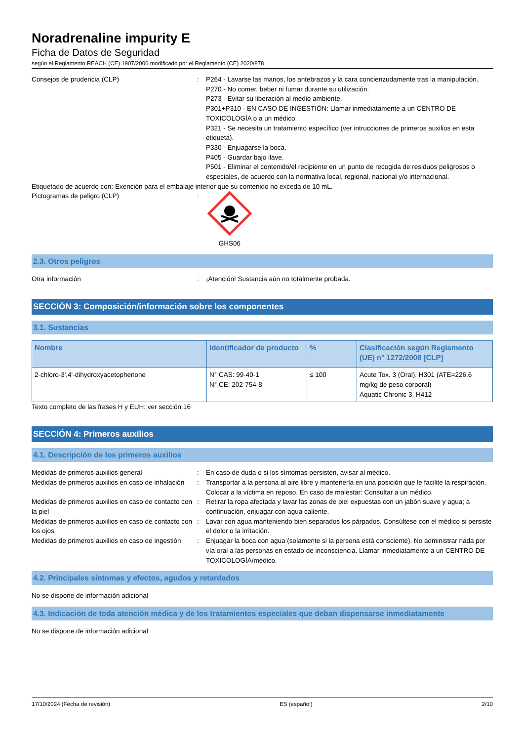Noradrenaline impurity E
Ficha de Datos de Seguridad
según el Reglamento REACH (CE) 1907/2006 modificado por el Reglamento (CE) 2020/878
Consejos de prudencia (CLP) : P264 - Lavarse las manos, los antebrazos y la cara concienzudamente tras la manipulación.
P270 - No comer, beber ni fumar durante su utilización.
P273 - Evitar su liberación al medio ambiente.
P301+P310 - EN CASO DE INGESTIÓN: Llamar inmediatamente a un CENTRO DE TOXICOLOGÍA o a un médico.
P321 - Se necesita un tratamiento específico (ver intrucciones de primeros auxilios en esta etiqueta).
P330 - Enjuagarse la boca.
P405 - Guardar bajo llave.
P501 - Eliminar el contenido/el recipiente en un punto de recogida de residuos peligrosos o especiales, de acuerdo con la normativa local, regional, nacional y/o internacional.
Etiquetado de acuerdo con: Exención para el embalaje interior que su contenido no exceda de 10 mL.
Pictogramas de peligro (CLP) :
GHS06
2.3. Otros peligros
Otra información : ¡Atención! Sustancia aún no totalmente probada.
SECCIÓN 3: Composición/información sobre los componentes
3.1. Sustancias
| Nombre | Identificador de producto | % | Clasificación según Reglamento (UE) n° 1272/2008 [CLP] |
| --- | --- | --- | --- |
| 2-chloro-3',4'-dihydroxyacetophenone | N° CAS: 99-40-1 N° CE: 202-754-8 | ≤ 100 | Acute Tox. 3 (Oral), H301 (ATE=226.6 mg/kg de peso corporal) Aquatic Chronic 3, H412 |
Texto completo de las frases H y EUH: ver sección 16
SECCIÓN 4: Primeros auxilios
4.1. Descripción de los primeros auxilios
Medidas de primeros auxilios general : En caso de duda o si los síntomas persisten, avisar al médico.
Medidas de primeros auxilios en caso de inhalación
: Transportar a la persona al aire libre y mantenerla en una posición que le facilite la respiración. Colocar a la víctima en reposo. En caso de malestar: Consultar a un médico.
Medidas de primeros auxilios en caso de contacto con la piel
: Retirar la ropa afectada y lavar las zonas de piel expuestas con un jabón suave y agua; a continuación, enjuagar con agua caliente.
Medidas de primeros auxilios en caso de contacto con los ojos
: Lavar con agua manteniendo bien separados los párpados. Consúltese con el médico si persiste el dolor o la irritación.
Medidas de primeros auxilios en caso de ingestión
: Enjuagar la boca con agua (solamente si la persona está consciente). No administrar nada por vía oral a las personas en estado de inconsciencia. Llamar inmediatamente a un CENTRO DE TOXICOLOGÍA/médico.
4.2. Principales síntomas y efectos, agudos y retardados
No se dispone de información adicional
4.3. Indicación de toda atención médica y de los tratamientos especiales que deban dispensarse inmediatamente
No se dispone de información adicional
17/10/2024 (Fecha de revisión) ES (español) 2/10